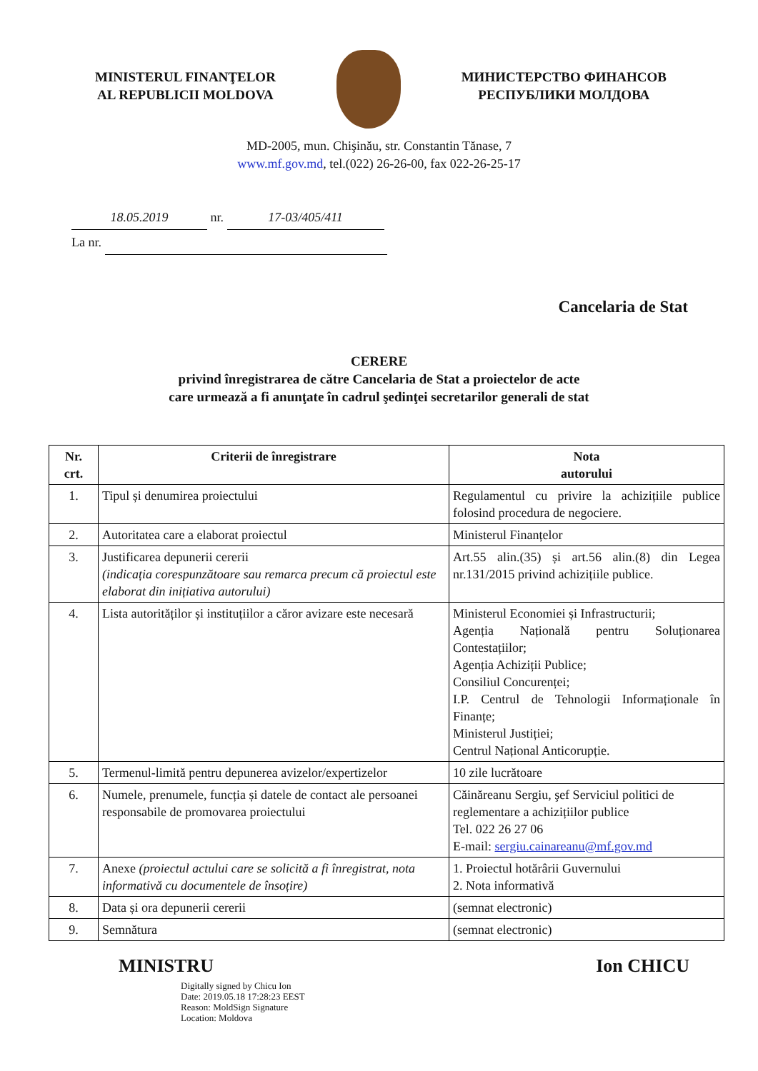MINISTERUL FINANŢELOR
AL REPUBLICII MOLDOVA
МИНИСТЕРСТВО ФИНАНСОВ
РЕСПУБЛИКИ МОЛДОВА
MD-2005, mun. Chişinău, str. Constantin Tănase, 7
www.mf.gov.md, tel.(022) 26-26-00, fax 022-26-25-17
18.05.2019 nr. 17-03/405/411
La nr.
Cancelaria de Stat
CERERE
privind înregistrarea de către Cancelaria de Stat a proiectelor de acte
care urmează a fi anunţate în cadrul şedinţei secretarilor generali de stat
| Nr. crt. | Criterii de înregistrare | Nota autorului |
| --- | --- | --- |
| 1. | Tipul și denumirea proiectului | Regulamentul cu privire la achizițiile publice folosind procedura de negociere. |
| 2. | Autoritatea care a elaborat proiectul | Ministerul Finanțelor |
| 3. | Justificarea depunerii cererii (indicația corespunzătoare sau remarca precum că proiectul este elaborat din inițiativa autorului) | Art.55 alin.(35) și art.56 alin.(8) din Legea nr.131/2015 privind achizițiile publice. |
| 4. | Lista autorităților și instituțiilor a căror avizare este necesară | Ministerul Economiei și Infrastructurii; Agenția Națională pentru Soluționarea Contestațiilor; Agenția Achiziții Publice; Consiliul Concurenței; I.P. Centrul de Tehnologii Informaționale în Finanțe; Ministerul Justiției; Centrul Național Anticorupție. |
| 5. | Termenul-limită pentru depunerea avizelor/expertizelor | 10 zile lucrătoare |
| 6. | Numele, prenumele, funcția și datele de contact ale persoanei responsabile de promovarea proiectului | Căinăreanu Sergiu, şef Serviciul politici de reglementare a achizițiilor publice Tel. 022 26 27 06 E-mail: sergiu.cainareanu@mf.gov.md |
| 7. | Anexe (proiectul actului care se solicită a fi înregistrat, nota informativă cu documentele de însoțire) | 1. Proiectul hotărârii Guvernului 2. Nota informativă |
| 8. | Data și ora depunerii cererii | (semnat electronic) |
| 9. | Semnătura | (semnat electronic) |
MINISTRU Ion CHICU
Digitally signed by Chicu Ion
Date: 2019.05.18 17:28:23 EEST
Reason: MoldSign Signature
Location: Moldova